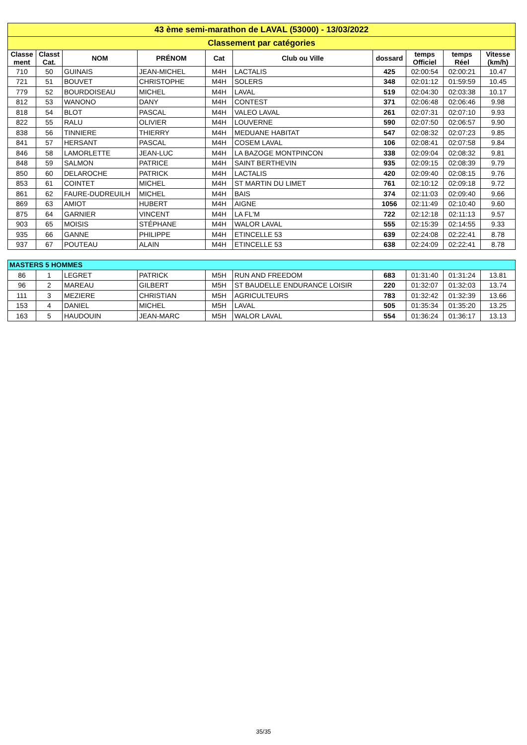| 43 ème semi-marathon de LAVAL (53000) - 13/03/2022 | | | | | | | | | |
| Classement par catégories | | | | | | | | | |
| Classe ment | Classt Cat. | NOM | PRÉNOM | Cat | Club ou Ville | dossard | temps Officiel | temps Réel | Vitesse (km/h) |
| 710 | 50 | GUINAIS | JEAN-MICHEL | M4H | LACTALIS | 425 | 02:00:54 | 02:00:21 | 10.47 |
| 721 | 51 | BOUVET | CHRISTOPHE | M4H | SOLERS | 348 | 02:01:12 | 01:59:59 | 10.45 |
| 779 | 52 | BOURDOISEAU | MICHEL | M4H | LAVAL | 519 | 02:04:30 | 02:03:38 | 10.17 |
| 812 | 53 | WANONO | DANY | M4H | CONTEST | 371 | 02:06:48 | 02:06:46 | 9.98 |
| 818 | 54 | BLOT | PASCAL | M4H | VALEO LAVAL | 261 | 02:07:31 | 02:07:10 | 9.93 |
| 822 | 55 | RALU | OLIVIER | M4H | LOUVERNE | 590 | 02:07:50 | 02:06:57 | 9.90 |
| 838 | 56 | TINNIERE | THIERRY | M4H | MEDUANE HABITAT | 547 | 02:08:32 | 02:07:23 | 9.85 |
| 841 | 57 | HERSANT | PASCAL | M4H | COSEM LAVAL | 106 | 02:08:41 | 02:07:58 | 9.84 |
| 846 | 58 | LAMORLETTE | JEAN-LUC | M4H | LA BAZOGE MONTPINCON | 338 | 02:09:04 | 02:08:32 | 9.81 |
| 848 | 59 | SALMON | PATRICE | M4H | SAINT BERTHEVIN | 935 | 02:09:15 | 02:08:39 | 9.79 |
| 850 | 60 | DELAROCHE | PATRICK | M4H | LACTALIS | 420 | 02:09:40 | 02:08:15 | 9.76 |
| 853 | 61 | COINTET | MICHEL | M4H | ST MARTIN DU LIMET | 761 | 02:10:12 | 02:09:18 | 9.72 |
| 861 | 62 | FAURE-DUDREUILH | MICHEL | M4H | BAIS | 374 | 02:11:03 | 02:09:40 | 9.66 |
| 869 | 63 | AMIOT | HUBERT | M4H | AIGNE | 1056 | 02:11:49 | 02:10:40 | 9.60 |
| 875 | 64 | GARNIER | VINCENT | M4H | LA FL'M | 722 | 02:12:18 | 02:11:13 | 9.57 |
| 903 | 65 | MOISIS | STÉPHANE | M4H | WALOR LAVAL | 555 | 02:15:39 | 02:14:55 | 9.33 |
| 935 | 66 | GANNE | PHILIPPE | M4H | ETINCELLE 53 | 639 | 02:24:08 | 02:22:41 | 8.78 |
| 937 | 67 | POUTEAU | ALAIN | M4H | ETINCELLE 53 | 638 | 02:24:09 | 02:22:41 | 8.78 |
| MASTERS 5 HOMMES | | | | | | | | | |
| 86 | 1 | LEGRET | PATRICK | M5H | RUN AND FREEDOM | 683 | 01:31:40 | 01:31:24 | 13.81 |
| 96 | 2 | MAREAU | GILBERT | M5H | ST BAUDELLE ENDURANCE LOISIR | 220 | 01:32:07 | 01:32:03 | 13.74 |
| 111 | 3 | MEZIERE | CHRISTIAN | M5H | AGRICULTEURS | 783 | 01:32:42 | 01:32:39 | 13.66 |
| 153 | 4 | DANIEL | MICHEL | M5H | LAVAL | 505 | 01:35:34 | 01:35:20 | 13.25 |
| 163 | 5 | HAUDOUIN | JEAN-MARC | M5H | WALOR LAVAL | 554 | 01:36:24 | 01:36:17 | 13.13 |
35/35